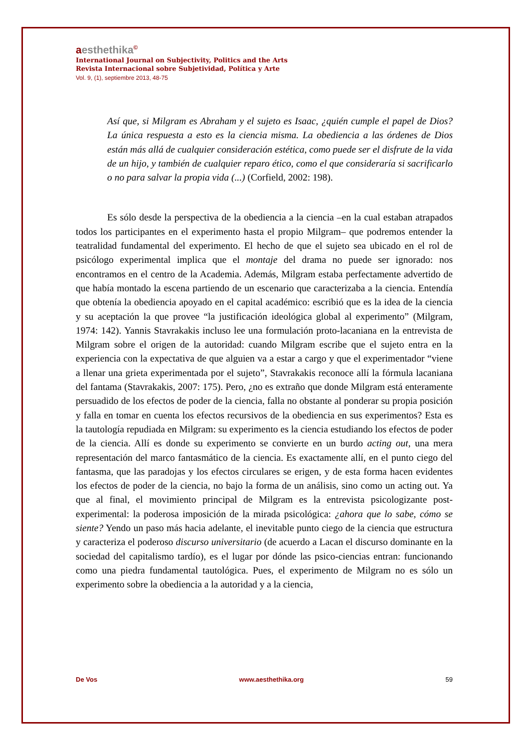aesthethika©
International Journal on Subjectivity, Politics and the Arts
Revista Internacional sobre Subjetividad, Política y Arte
Vol. 9, (1), septiembre 2013, 48-75
Así que, si Milgram es Abraham y el sujeto es Isaac, ¿quién cumple el papel de Dios? La única respuesta a esto es la ciencia misma. La obediencia a las órdenes de Dios están más allá de cualquier consideración estética, como puede ser el disfrute de la vida de un hijo, y también de cualquier reparo ético, como el que consideraría si sacrificarlo o no para salvar la propia vida (...) (Corfield, 2002: 198).
Es sólo desde la perspectiva de la obediencia a la ciencia –en la cual estaban atrapados todos los participantes en el experimento hasta el propio Milgram– que podremos entender la teatralidad fundamental del experimento. El hecho de que el sujeto sea ubicado en el rol de psicólogo experimental implica que el montaje del drama no puede ser ignorado: nos encontramos en el centro de la Academia. Además, Milgram estaba perfectamente advertido de que había montado la escena partiendo de un escenario que caracterizaba a la ciencia. Entendía que obtenía la obediencia apoyado en el capital académico: escribió que es la idea de la ciencia y su aceptación la que provee “la justificación ideológica global al experimento” (Milgram, 1974: 142). Yannis Stavrakakis incluso lee una formulación proto-lacaniana en la entrevista de Milgram sobre el origen de la autoridad: cuando Milgram escribe que el sujeto entra en la experiencia con la expectativa de que alguien va a estar a cargo y que el experimentador “viene a llenar una grieta experimentada por el sujeto”, Stavrakakis reconoce allí la fórmula lacaniana del fantama (Stavrakakis, 2007: 175). Pero, ¿no es extraño que donde Milgram está enteramente persuadido de los efectos de poder de la ciencia, falla no obstante al ponderar su propia posición y falla en tomar en cuenta los efectos recursivos de la obediencia en sus experimentos? Esta es la tautología repudiada en Milgram: su experimento es la ciencia estudiando los efectos de poder de la ciencia. Allí es donde su experimento se convierte en un burdo acting out, una mera representación del marco fantasmático de la ciencia. Es exactamente allí, en el punto ciego del fantasma, que las paradojas y los efectos circulares se erigen, y de esta forma hacen evidentes los efectos de poder de la ciencia, no bajo la forma de un análisis, sino como un acting out. Ya que al final, el movimiento principal de Milgram es la entrevista psicologizante post-experimental: la poderosa imposición de la mirada psicológica: ¿ahora que lo sabe, cómo se siente? Yendo un paso más hacia adelante, el inevitable punto ciego de la ciencia que estructura y caracteriza el poderoso discurso universitario (de acuerdo a Lacan el discurso dominante en la sociedad del capitalismo tardío), es el lugar por dónde las psico-ciencias entran: funcionando como una piedra fundamental tautológica. Pues, el experimento de Milgram no es sólo un experimento sobre la obediencia a la autoridad y a la ciencia,
De Vos www.aesthethika.org 59